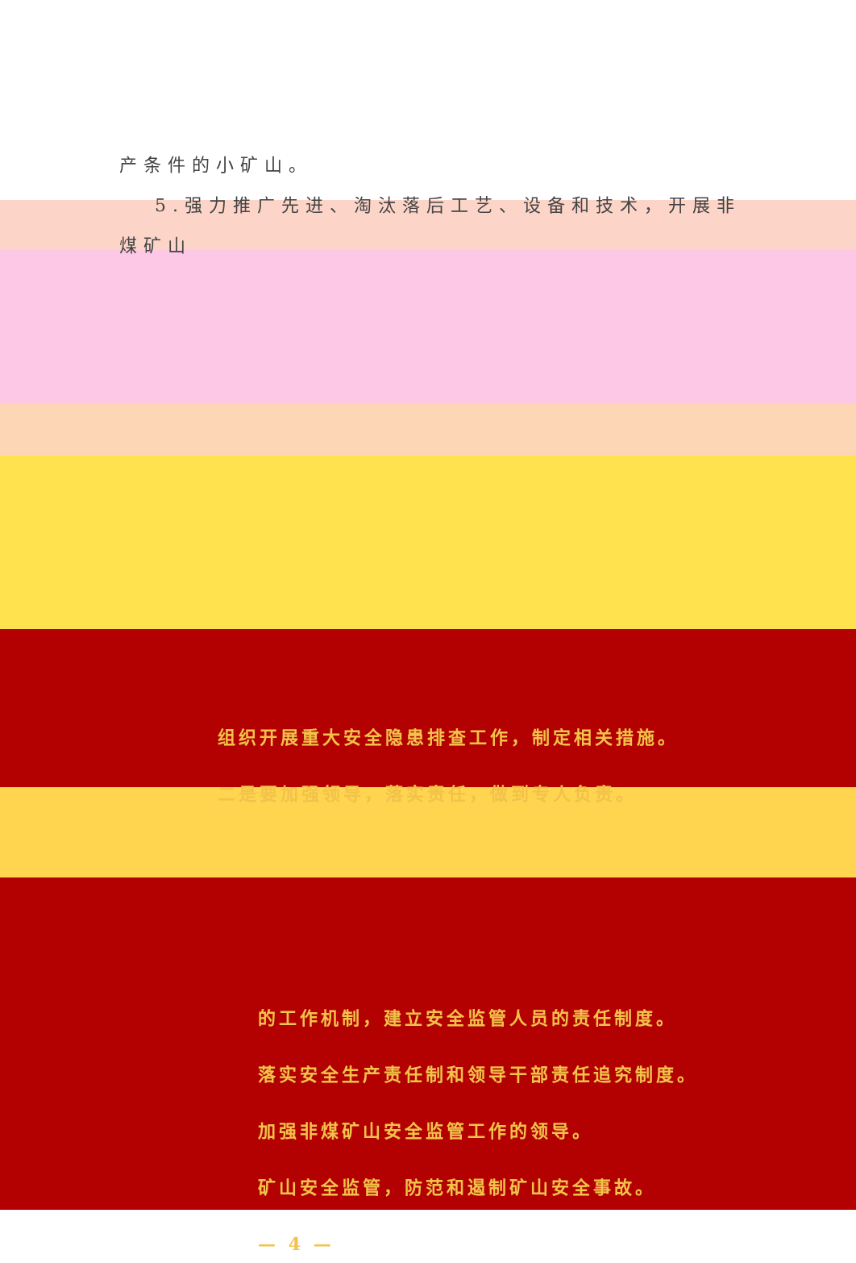产条件的小矿山。
5.强力推广先进、淘汰落后工艺、设备和技术，开展非煤矿山
组织开展重大安全隐患排查工作，制定相关措施。
二是要加强领导，落实责任，做到专人负责。
的工作机制，建立安全监管人员的责任制度。
落实安全生产责任制和领导干部责任追究制度。
加强非煤矿山安全监管工作的领导。
矿山安全监管，防范和遏制矿山安全事故。
— 4 —